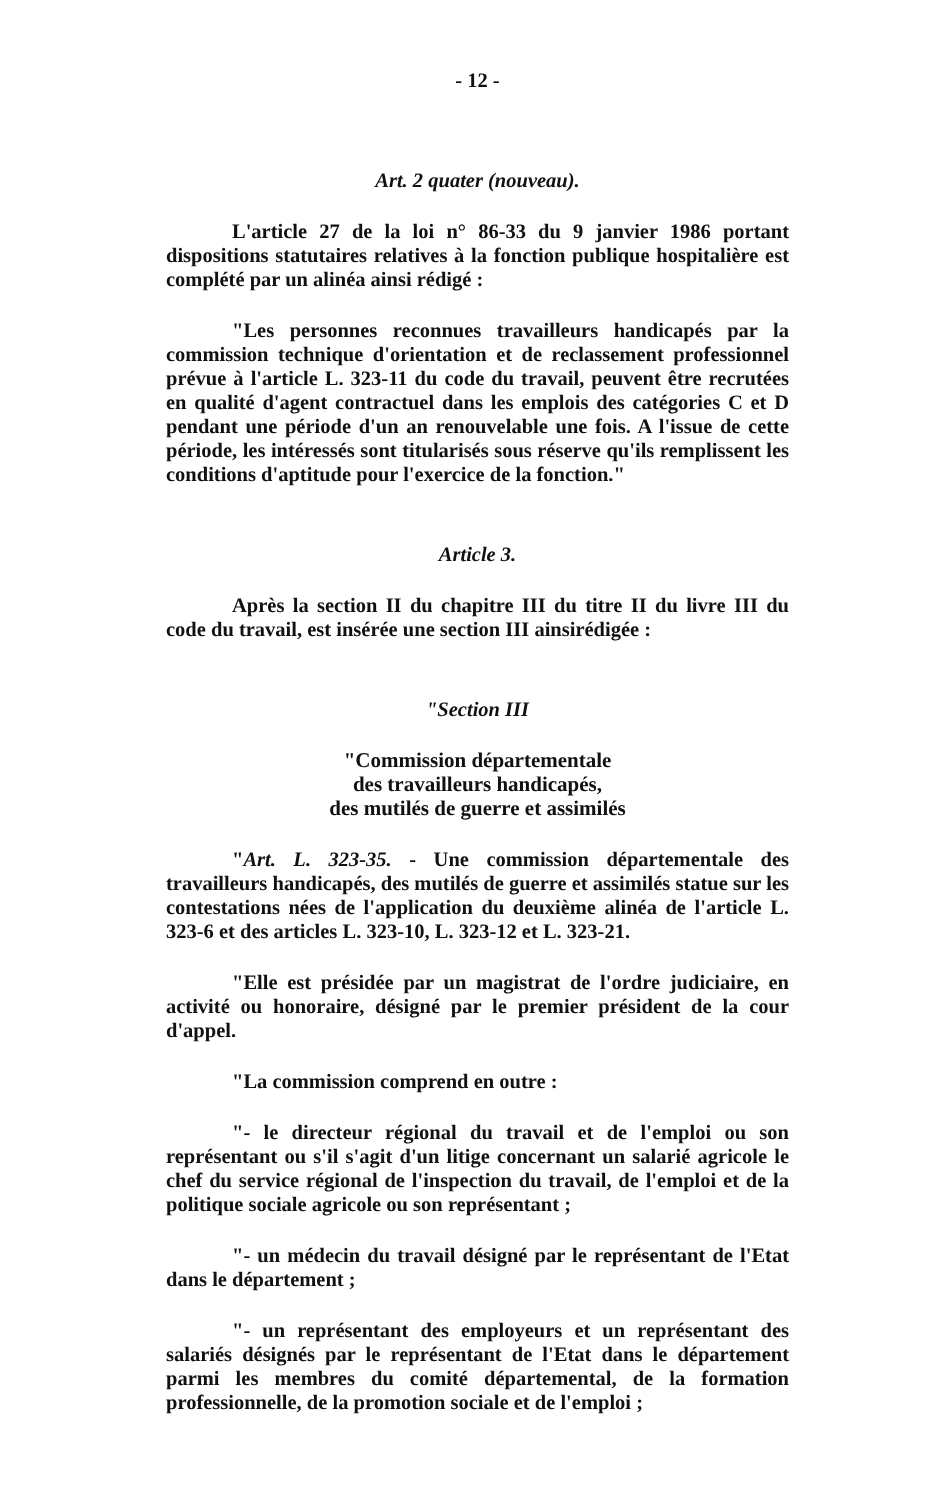- 12 -
Art. 2 quater (nouveau).
L'article 27 de la loi n° 86-33 du 9 janvier 1986 portant dispositions statutaires relatives à la fonction publique hospitalière est complété par un alinéa ainsi rédigé :
"Les personnes reconnues travailleurs handicapés par la commission technique d'orientation et de reclassement professionnel prévue à l'article L. 323-11 du code du travail, peuvent être recrutées en qualité d'agent contractuel dans les emplois des catégories C et D pendant une période d'un an renouvelable une fois. A l'issue de cette période, les intéressés sont titularisés sous réserve qu'ils remplissent les conditions d'aptitude pour l'exercice de la fonction."
Article 3.
Après la section II du chapitre III du titre II du livre III du code du travail, est insérée une section III ainsirédigée :
"Section III
"Commission départementale
des travailleurs handicapés,
des mutilés de guerre et assimilés
"Art. L. 323-35. - Une commission départementale des travailleurs handicapés, des mutilés de guerre et assimilés statue sur les contestations nées de l'application du deuxième alinéa de l'article L. 323-6 et des articles L. 323-10, L. 323-12 et L. 323-21.
"Elle est présidée par un magistrat de l'ordre judiciaire, en activité ou honoraire, désigné par le premier président de la cour d'appel.
"La commission comprend en outre :
"- le directeur régional du travail et de l'emploi ou son représentant ou s'il s'agit d'un litige concernant un salarié agricole le chef du service régional de l'inspection du travail, de l'emploi et de la politique sociale agricole ou son représentant ;
"- un médecin du travail désigné par le représentant de l'Etat dans le département ;
"- un représentant des employeurs et un représentant des salariés désignés par le représentant de l'Etat dans le département parmi les membres du comité départemental, de la formation professionnelle, de la promotion sociale et de l'emploi ;